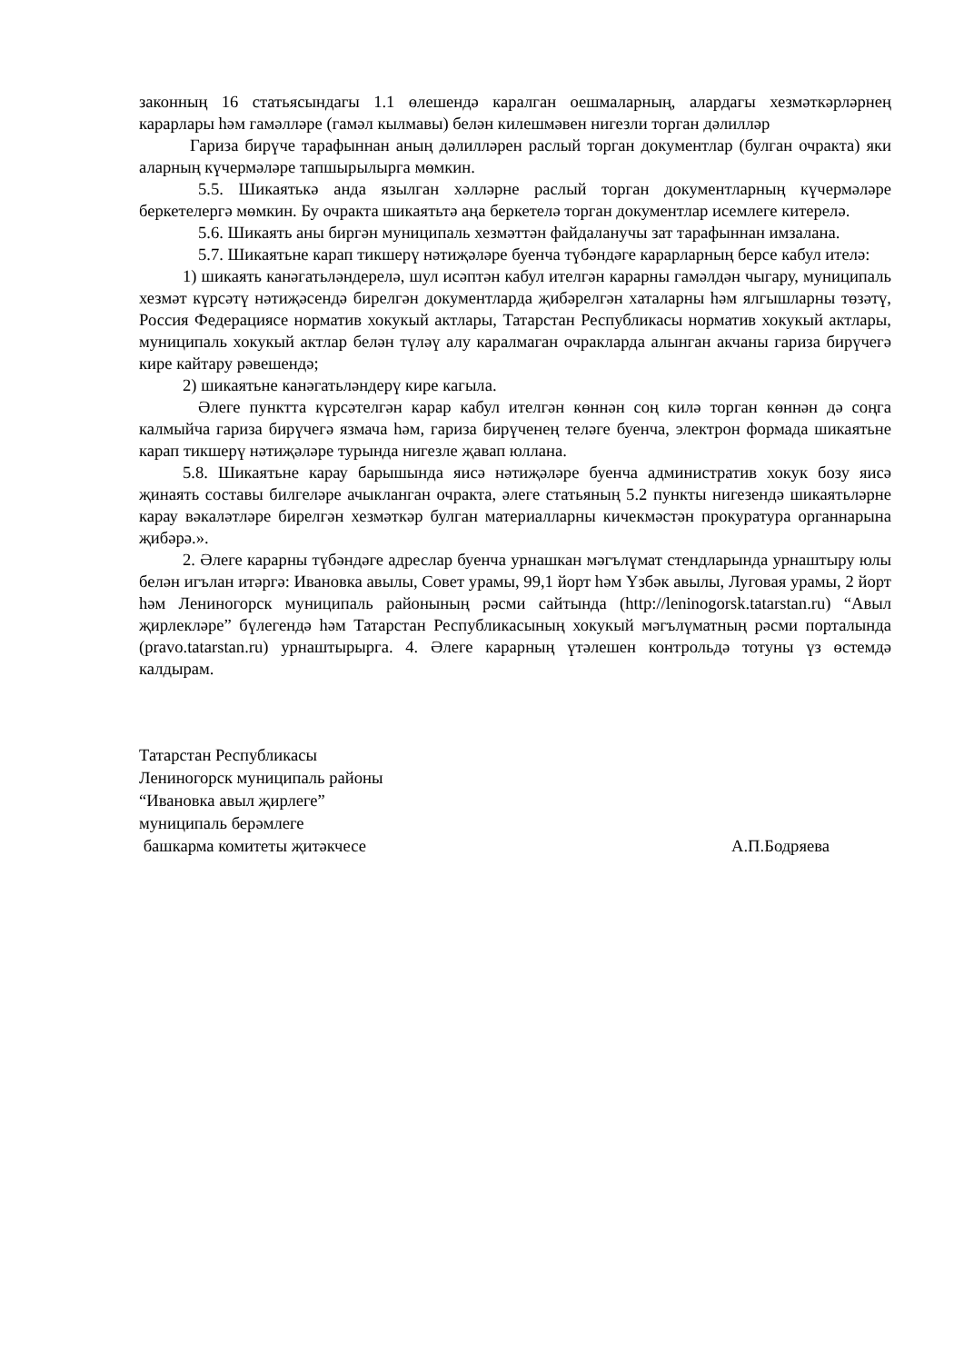законның 16 статьясындагы 1.1 өлешендә каралган оешмаларның, алардагы хезмәткәрләрнең карарлары һәм гамәлләре (гамәл кылмавы) белән килешмәвен нигезли торган дәлилләр
Гариза бирүче тарафыннан аның дәлилләрен раслый торган документлар (булган очракта) яки аларның күчермәләре тапшырылырга мөмкин.
5.5. Шикаятькә анда язылган хәлләрне раслый торган документларның күчермәләре беркетелергә мөмкин. Бу очракта шикаятьтә аңа беркетелә торган документлар исемлеге китерелә.
5.6. Шикаять аны биргән муниципаль хезмәттән файдаланучы зат тарафыннан имзалана.
5.7. Шикаятьне карап тикшерү нәтиҗәләре буенча түбәндәге карарларның берсе кабул ителә:
1) шикаять канәгатьләндерелә, шул исәптән кабул ителгән карарны гамәлдән чыгару, муниципаль хезмәт күрсәтү нәтиҗәсендә бирелгән документларда җибәрелгән хаталарны һәм ялгышларны төзәтү, Россия Федерациясе норматив хокукый актлары, Татарстан Республикасы норматив хокукый актлары, муниципаль хокукый актлар белән түләү алу каралмаган очракларда алынган акчаны гариза бирүчегә кире кайтару рәвешендә;
2) шикаятьне канәгатьләндерү кире кагыла.
Әлеге пунктта күрсәтелгән карар кабул ителгән көннән соң килә торган көннән дә соңга калмыйча гариза бирүчегә язмача һәм, гариза бирүченең теләге буенча, электрон формада шикаятьне карап тикшерү нәтиҗәләре турында нигезле җавап юллана.
5.8. Шикаятьне карау барышында яисә нәтиҗәләре буенча административ хокук бозу яисә җинаять составы билгеләре ачыкланган очракта, әлеге статьяның 5.2 пункты нигезендә шикаятьләрне карау вәкаләтләре бирелгән хезмәткәр булган материалларны кичекмәстән прокуратура органнарына җибәрә.».
2. Әлеге карарны түбәндәге адреслар буенча урнашкан мәгълүмат стендларында урнаштыру юлы белән игълан итәргә: Ивановка авылы, Совет урамы, 99,1 йорт һәм Үзбәк авылы, Луговая урамы, 2 йорт һәм Лениногорск муниципаль районының рәсми сайтында (http://leninogorsk.tatarstan.ru) “Авыл җирлекләре” бүлегендә һәм Татарстан Республикасының хокукый мәгълүматның рәсми порталында (pravo.tatarstan.ru) урнаштырырга. 4. Әлеге карарның үтәлешен контрольдә тотуны үз өстемдә калдырам.
Татарстан Республикасы
Лениногорск муниципаль районы
“Ивановка авыл җирлеге”
муниципаль берәмлеге
башкарма комитеты җитәкчесе А.П.Бодряева